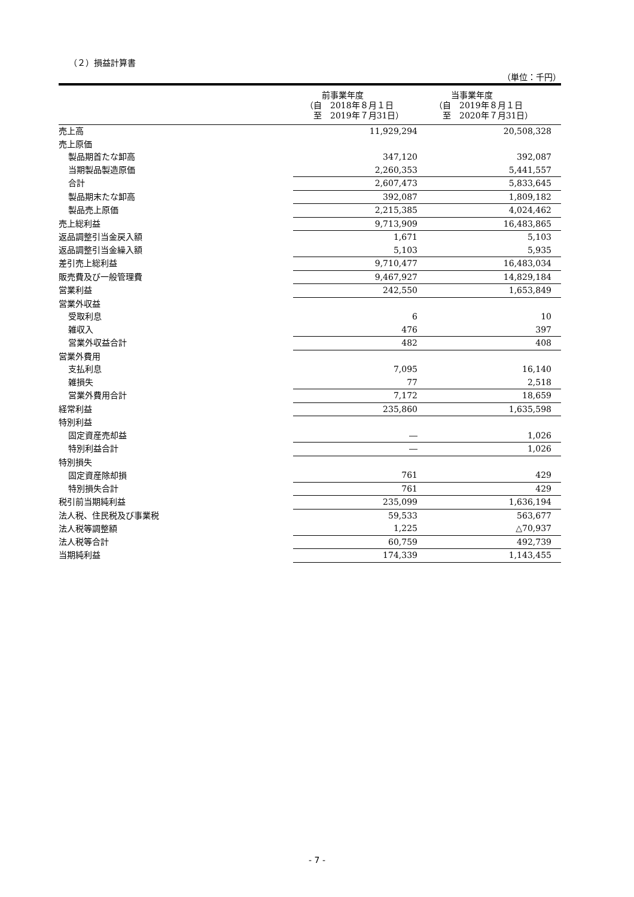（２）損益計算書
（単位：千円）
| | | 前事業年度 （自 2018年８月１日 至 2019年７月31日） | 当事業年度 （自 2019年８月１日 至 2020年７月31日） |
| --- | --- | --- | --- |
| 売上高 | | 11,929,294 | 20,508,328 |
| 売上原価 | | | |
| 製品期首たな卸高 | | 347,120 | 392,087 |
| 当期製品製造原価 | | 2,260,353 | 5,441,557 |
| 合計 | | 2,607,473 | 5,833,645 |
| 製品期末たな卸高 | | 392,087 | 1,809,182 |
| 製品売上原価 | | 2,215,385 | 4,024,462 |
| 売上総利益 | | 9,713,909 | 16,483,865 |
| 返品調整引当金戻入額 | | 1,671 | 5,103 |
| 返品調整引当金繰入額 | | 5,103 | 5,935 |
| 差引売上総利益 | | 9,710,477 | 16,483,034 |
| 販売費及び一般管理費 | | 9,467,927 | 14,829,184 |
| 営業利益 | | 242,550 | 1,653,849 |
| 営業外収益 | | | |
| 受取利息 | | 6 | 10 |
| 雑収入 | | 476 | 397 |
| 営業外収益合計 | | 482 | 408 |
| 営業外費用 | | | |
| 支払利息 | | 7,095 | 16,140 |
| 雑損失 | | 77 | 2,518 |
| 営業外費用合計 | | 7,172 | 18,659 |
| 経常利益 | | 235,860 | 1,635,598 |
| 特別利益 | | | |
| 固定資産売却益 | | ― | 1,026 |
| 特別利益合計 | | ― | 1,026 |
| 特別損失 | | | |
| 固定資産除却損 | | 761 | 429 |
| 特別損失合計 | | 761 | 429 |
| 税引前当期純利益 | | 235,099 | 1,636,194 |
| 法人税、住民税及び事業税 | | 59,533 | 563,677 |
| 法人税等調整額 | | 1,225 | △70,937 |
| 法人税等合計 | | 60,759 | 492,739 |
| 当期純利益 | | 174,339 | 1,143,455 |
- 7 -